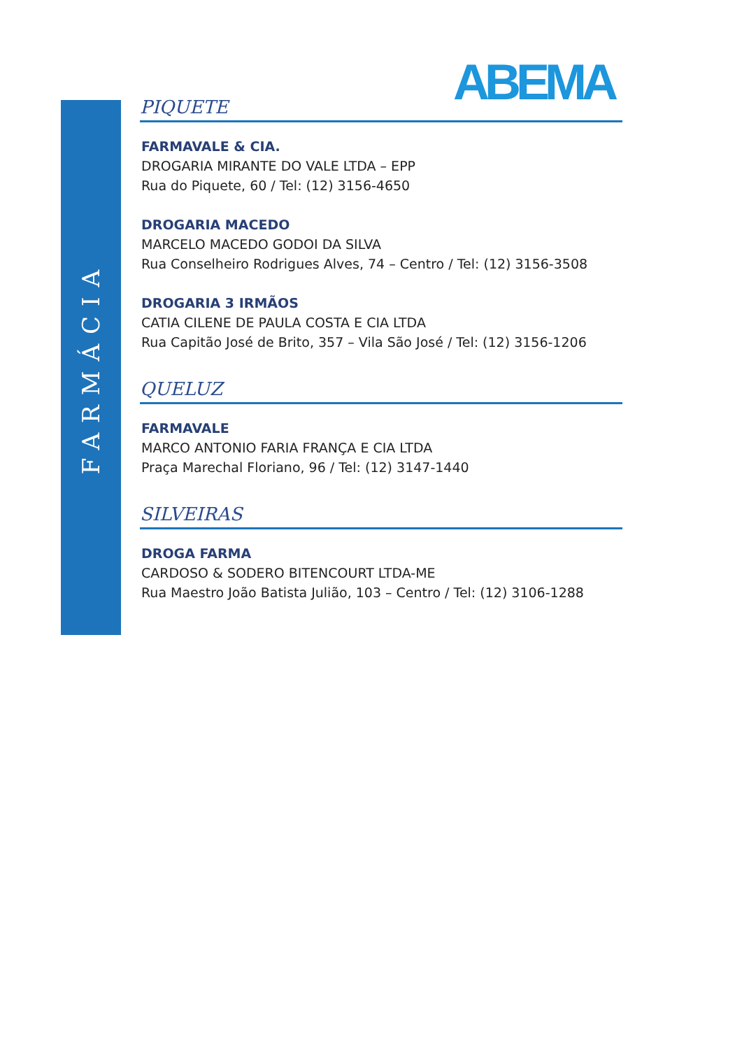FARMÁCIA
ABEMA
PIQUETE
FARMAVALE & CIA.
DROGARIA MIRANTE DO VALE LTDA – EPP
Rua do Piquete, 60 / Tel: (12) 3156-4650
DROGARIA MACEDO
MARCELO MACEDO GODOI DA SILVA
Rua Conselheiro Rodrigues Alves, 74 – Centro / Tel: (12) 3156-3508
DROGARIA 3 IRMÃOS
CATIA CILENE DE PAULA COSTA E CIA LTDA
Rua Capitão José de Brito, 357 – Vila São José / Tel: (12) 3156-1206
QUELUZ
FARMAVALE
MARCO ANTONIO FARIA FRANÇA E CIA LTDA
Praça Marechal Floriano, 96 / Tel: (12) 3147-1440
SILVEIRAS
DROGA FARMA
CARDOSO & SODERO BITENCOURT LTDA-ME
Rua Maestro João Batista Julião, 103 – Centro / Tel: (12) 3106-1288